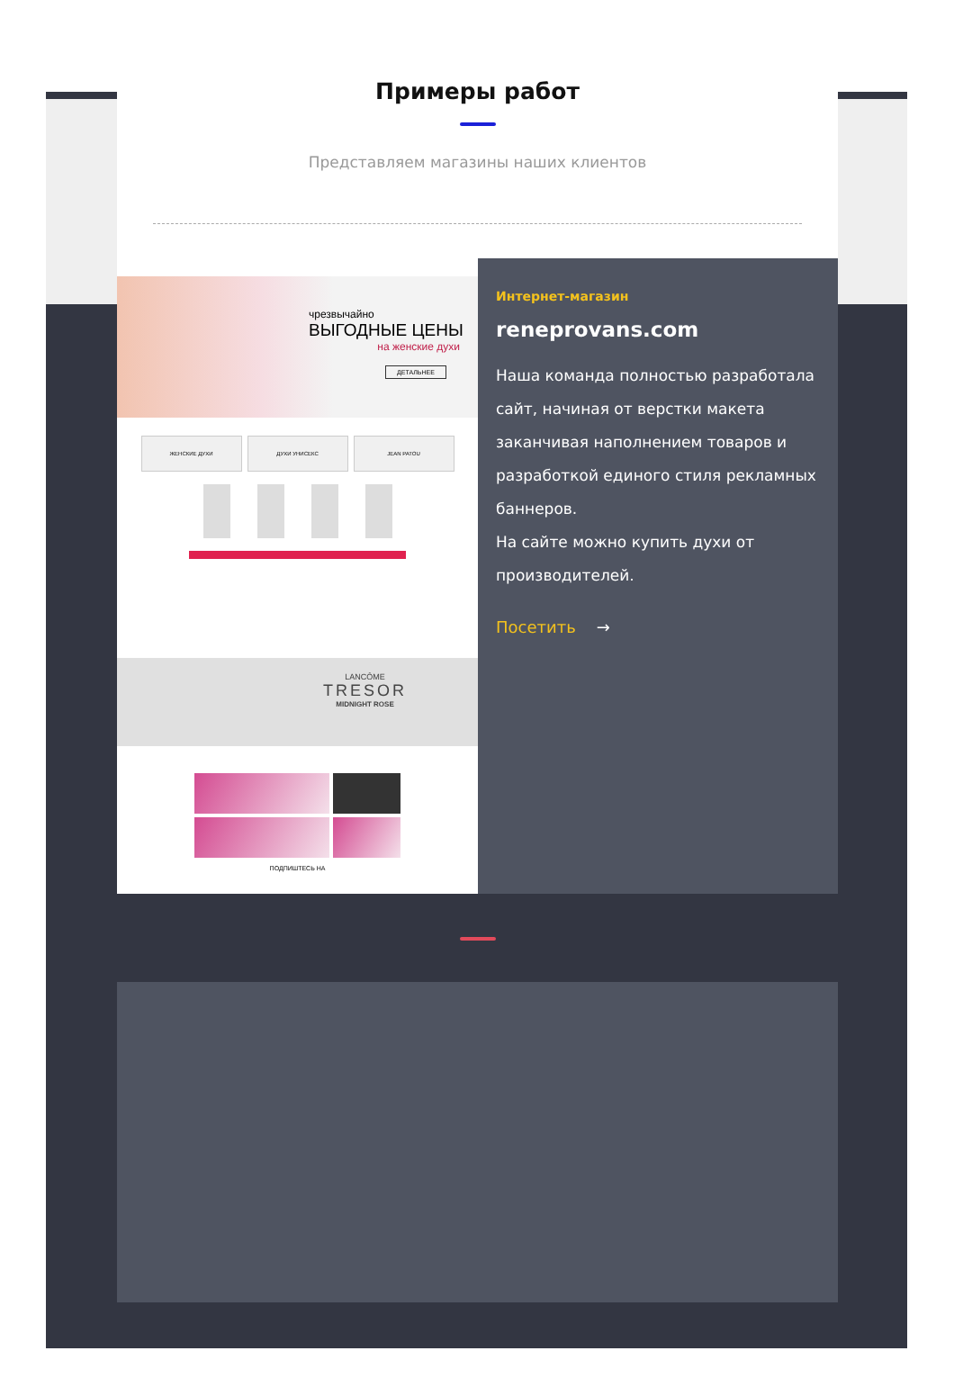Примеры работ
Представляем магазины наших клиентов
чрезвычайно
ВЫГОДНЫЕ ЦЕНЫ
на женские духи
ДЕТАЛЬНЕЕ
ЖЕНСКИЕ ДУХИ ДУХИ УНИСЕКС JEAN PATOU
LANCÔME
TRESOR
MIDNIGHT ROSE
ПОДПИШТЕСЬ НА
Интернет-магазин
reneprovans.com
Наша команда полностью разработала сайт, начиная от верстки макета заканчивая наполнением товаров и разработкой единого стиля рекламных баннеров.
На сайте можно купить духи от производителей.
Посетить →